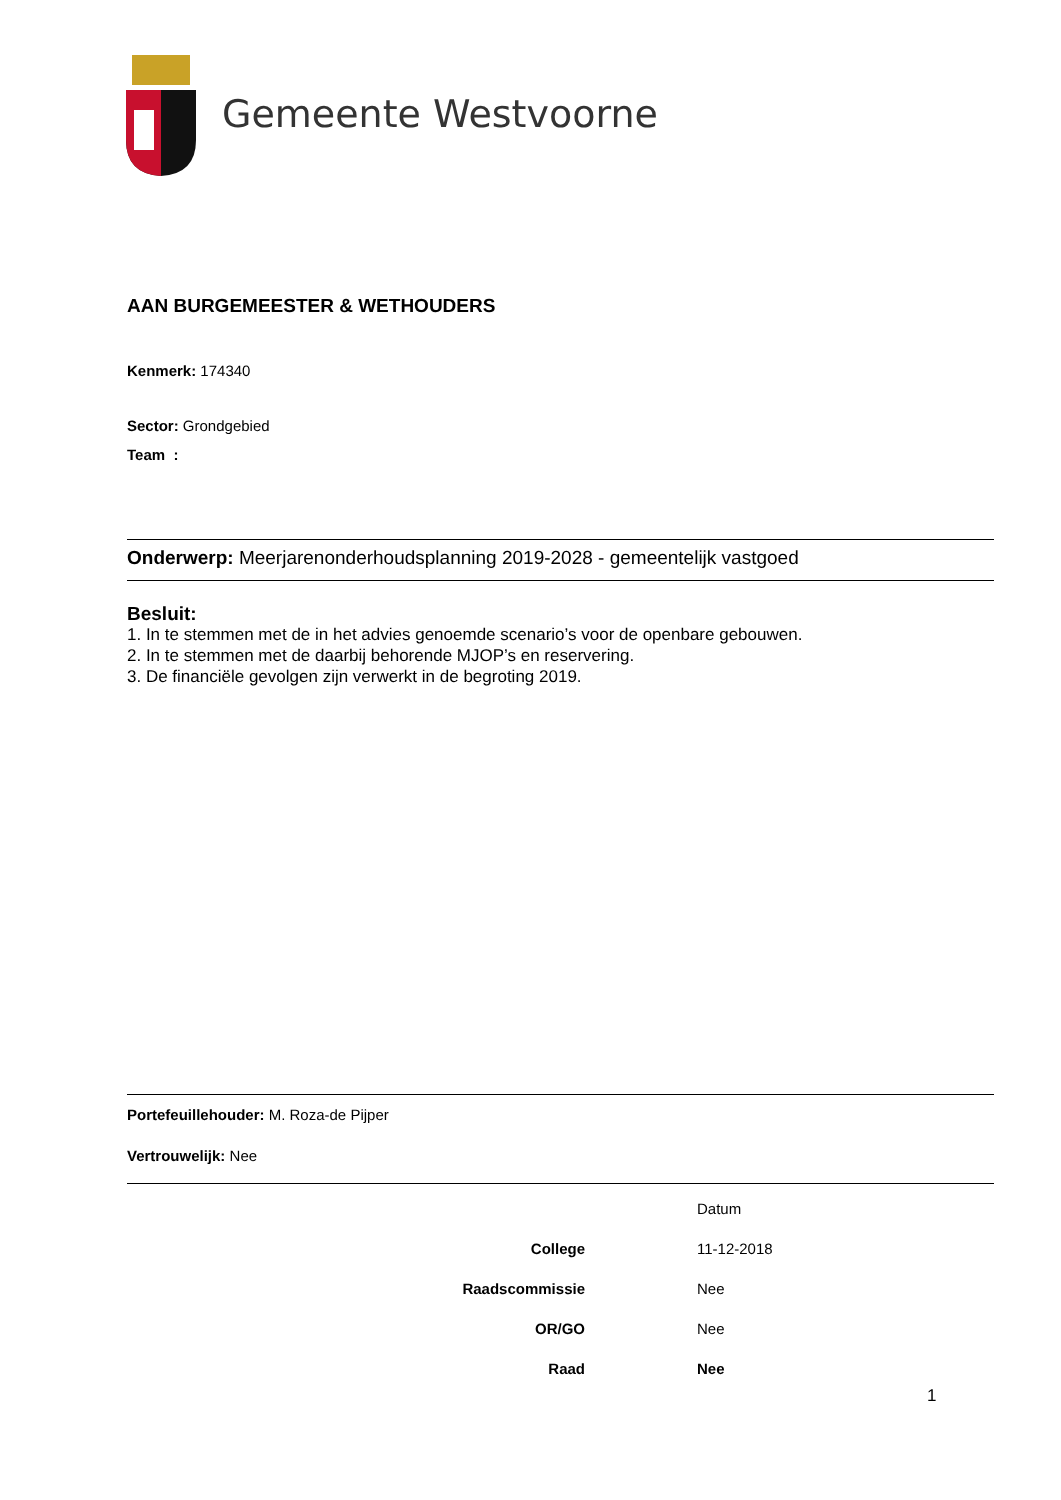Gemeente Westvoorne
AAN BURGEMEESTER & WETHOUDERS
Kenmerk: 174340
Sector: Grondgebied
Team :
Onderwerp: Meerjarenonderhoudsplanning 2019-2028 - gemeentelijk vastgoed
Besluit:
1. In te stemmen met de in het advies genoemde scenario’s voor de openbare gebouwen.
2. In te stemmen met de daarbij behorende MJOP’s en reservering.
3. De financiële gevolgen zijn verwerkt in de begroting 2019.
Portefeuillehouder: M. Roza-de Pijper
Vertrouwelijk: Nee
| | | Datum |
| College | | 11-12-2018 |
| Raadscommissie | | Nee |
| OR/GO | | Nee |
| Raad | | Nee |
1